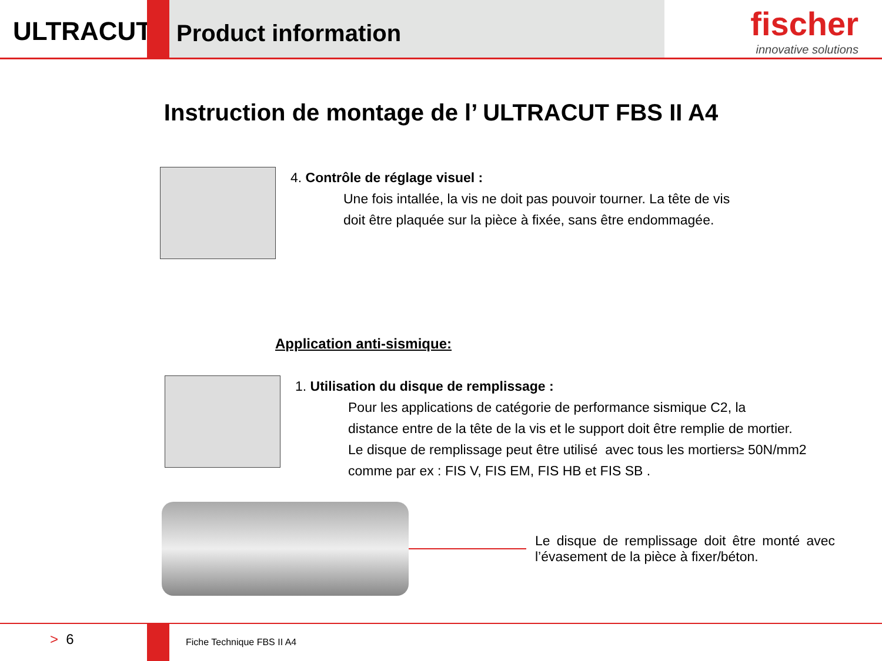ULTRACUT
Product information
fischer
innovative solutions
Instruction de montage de l’ ULTRACUT FBS II A4
4. Contrôle de réglage visuel :
Une fois intallée, la vis ne doit pas pouvoir tourner. La tête de vis
doit être plaquée sur la pièce à fixée, sans être endommagée.
Application anti-sismique:
1. Utilisation du disque de remplissage :
Pour les applications de catégorie de performance sismique C2, la
distance entre de la tête de la vis et le support doit être remplie de mortier.
Le disque de remplissage peut être utilisé avec tous les mortiers≥ 50N/mm2
comme par ex : FIS V, FIS EM, FIS HB et FIS SB .
Le disque de remplissage doit être monté avec l’évasement de la pièce à fixer/béton.
> 6
Fiche Technique FBS II A4